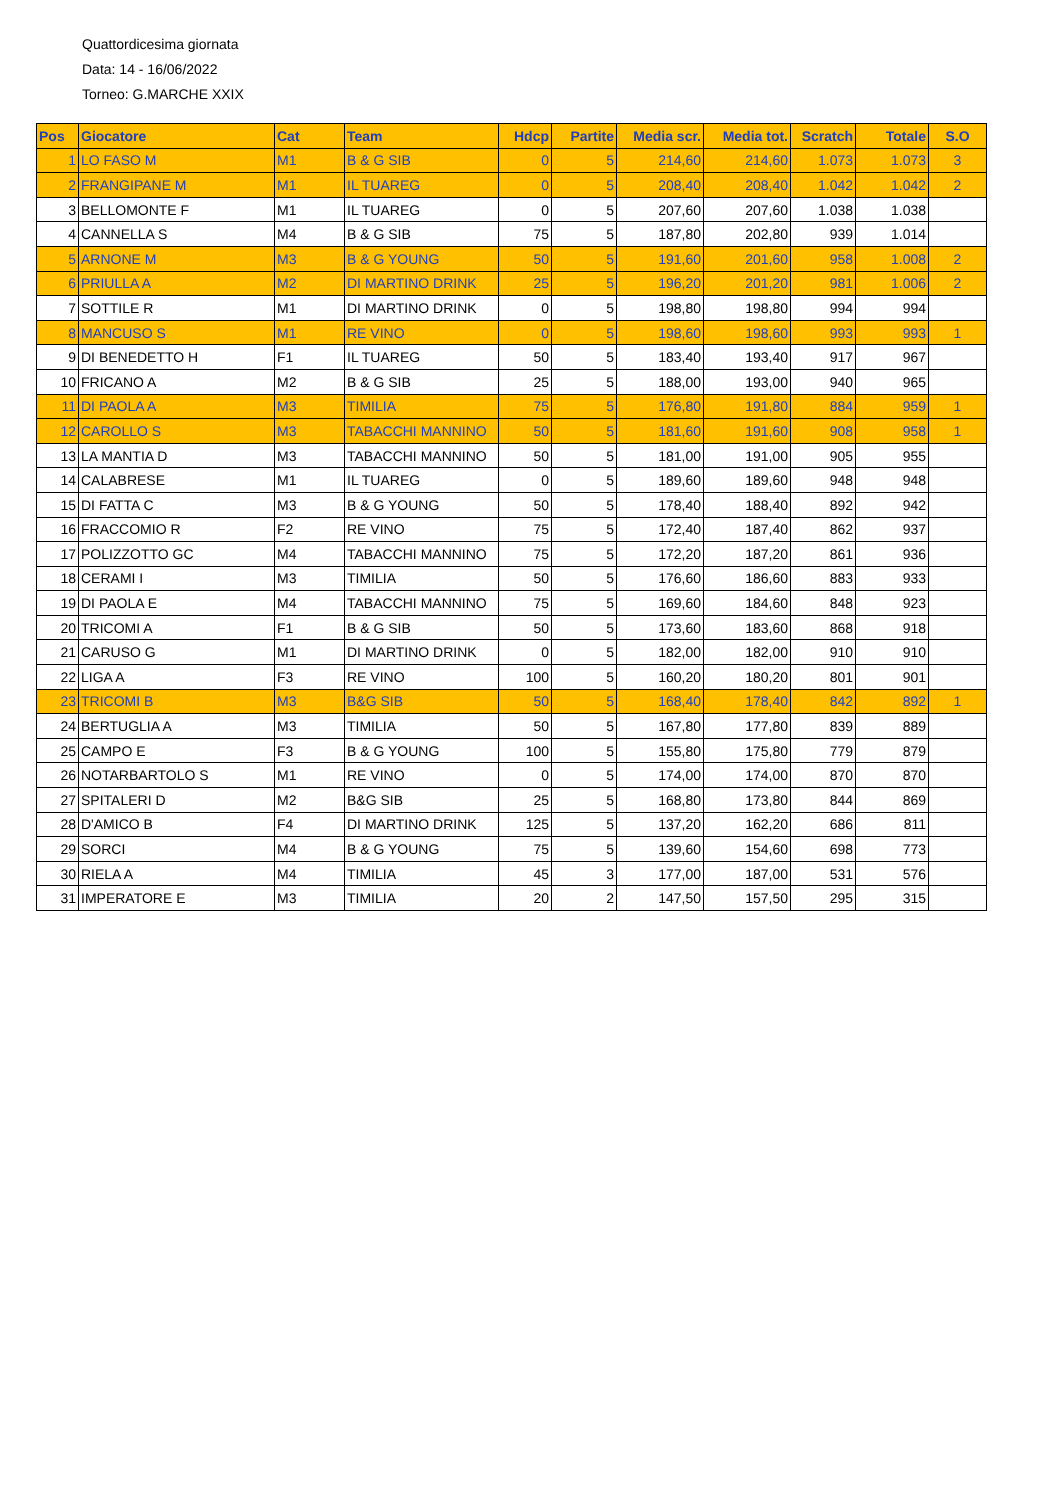Quattordicesima giornata
Data: 14 - 16/06/2022
Torneo: G.MARCHE XXIX
| Pos | Giocatore | Cat | Team | Hdcp | Partite | Media scr. | Media tot. | Scratch | Totale | S.O |
| --- | --- | --- | --- | --- | --- | --- | --- | --- | --- | --- |
| 1 | LO FASO M | M1 | B & G SIB | 0 | 5 | 214,60 | 214,60 | 1.073 | 1.073 | 3 |
| 2 | FRANGIPANE M | M1 | IL TUAREG | 0 | 5 | 208,40 | 208,40 | 1.042 | 1.042 | 2 |
| 3 | BELLOMONTE F | M1 | IL TUAREG | 0 | 5 | 207,60 | 207,60 | 1.038 | 1.038 | |
| 4 | CANNELLA S | M4 | B & G SIB | 75 | 5 | 187,80 | 202,80 | 939 | 1.014 | |
| 5 | ARNONE M | M3 | B & G YOUNG | 50 | 5 | 191,60 | 201,60 | 958 | 1.008 | 2 |
| 6 | PRIULLA A | M2 | DI MARTINO DRINK | 25 | 5 | 196,20 | 201,20 | 981 | 1.006 | 2 |
| 7 | SOTTILE R | M1 | DI MARTINO DRINK | 0 | 5 | 198,80 | 198,80 | 994 | 994 | |
| 8 | MANCUSO S | M1 | RE VINO | 0 | 5 | 198,60 | 198,60 | 993 | 993 | 1 |
| 9 | DI BENEDETTO H | F1 | IL TUAREG | 50 | 5 | 183,40 | 193,40 | 917 | 967 | |
| 10 | FRICANO A | M2 | B & G SIB | 25 | 5 | 188,00 | 193,00 | 940 | 965 | |
| 11 | DI PAOLA A | M3 | TIMILIA | 75 | 5 | 176,80 | 191,80 | 884 | 959 | 1 |
| 12 | CAROLLO S | M3 | TABACCHI MANNINO | 50 | 5 | 181,60 | 191,60 | 908 | 958 | 1 |
| 13 | LA MANTIA D | M3 | TABACCHI MANNINO | 50 | 5 | 181,00 | 191,00 | 905 | 955 | |
| 14 | CALABRESE | M1 | IL TUAREG | 0 | 5 | 189,60 | 189,60 | 948 | 948 | |
| 15 | DI FATTA C | M3 | B & G YOUNG | 50 | 5 | 178,40 | 188,40 | 892 | 942 | |
| 16 | FRACCOMIO R | F2 | RE VINO | 75 | 5 | 172,40 | 187,40 | 862 | 937 | |
| 17 | POLIZZOTTO GC | M4 | TABACCHI MANNINO | 75 | 5 | 172,20 | 187,20 | 861 | 936 | |
| 18 | CERAMI I | M3 | TIMILIA | 50 | 5 | 176,60 | 186,60 | 883 | 933 | |
| 19 | DI PAOLA E | M4 | TABACCHI MANNINO | 75 | 5 | 169,60 | 184,60 | 848 | 923 | |
| 20 | TRICOMI A | F1 | B & G SIB | 50 | 5 | 173,60 | 183,60 | 868 | 918 | |
| 21 | CARUSO G | M1 | DI MARTINO DRINK | 0 | 5 | 182,00 | 182,00 | 910 | 910 | |
| 22 | LIGA A | F3 | RE VINO | 100 | 5 | 160,20 | 180,20 | 801 | 901 | |
| 23 | TRICOMI B | M3 | B&G SIB | 50 | 5 | 168,40 | 178,40 | 842 | 892 | 1 |
| 24 | BERTUGLIA A | M3 | TIMILIA | 50 | 5 | 167,80 | 177,80 | 839 | 889 | |
| 25 | CAMPO E | F3 | B & G YOUNG | 100 | 5 | 155,80 | 175,80 | 779 | 879 | |
| 26 | NOTARBARTOLO S | M1 | RE VINO | 0 | 5 | 174,00 | 174,00 | 870 | 870 | |
| 27 | SPITALERI D | M2 | B&G SIB | 25 | 5 | 168,80 | 173,80 | 844 | 869 | |
| 28 | D'AMICO B | F4 | DI MARTINO DRINK | 125 | 5 | 137,20 | 162,20 | 686 | 811 | |
| 29 | SORCI | M4 | B & G YOUNG | 75 | 5 | 139,60 | 154,60 | 698 | 773 | |
| 30 | RIELA A | M4 | TIMILIA | 45 | 3 | 177,00 | 187,00 | 531 | 576 | |
| 31 | IMPERATORE E | M3 | TIMILIA | 20 | 2 | 147,50 | 157,50 | 295 | 315 | |